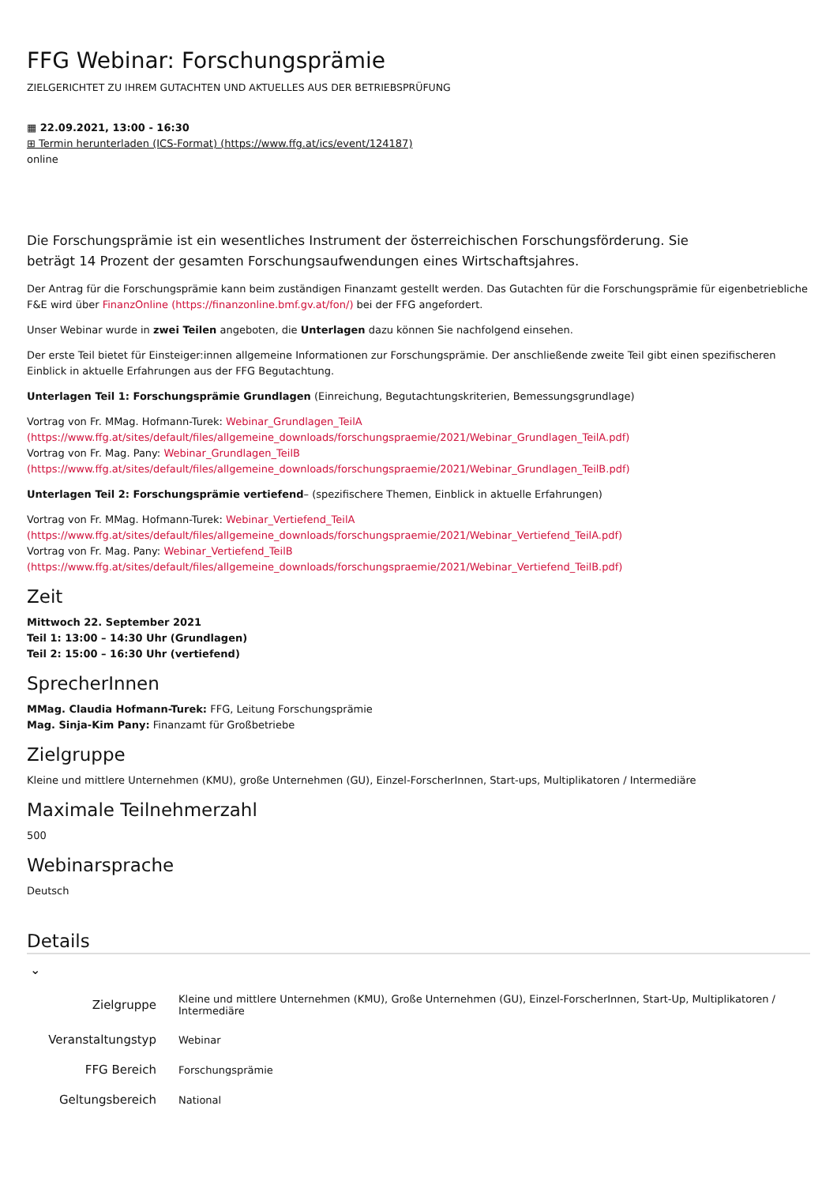FFG Webinar: Forschungsprämie
ZIELGERICHTET ZU IHREM GUTACHTEN UND AKTUELLES AUS DER BETRIEBSPRÜFUNG
▦ 22.09.2021, 13:00 - 16:30
⊞ Termin herunterladen (ICS-Format) (https://www.ffg.at/ics/event/124187)
online
Die Forschungsprämie ist ein wesentliches Instrument der österreichischen Forschungsförderung. Sie
beträgt 14 Prozent der gesamten Forschungsaufwendungen eines Wirtschaftsjahres.
Der Antrag für die Forschungsprämie kann beim zuständigen Finanzamt gestellt werden. Das Gutachten für die Forschungsprämie für eigenbetriebliche F&E wird über FinanzOnline (https://finanzonline.bmf.gv.at/fon/) bei der FFG angefordert.
Unser Webinar wurde in zwei Teilen angeboten, die Unterlagen dazu können Sie nachfolgend einsehen.
Der erste Teil bietet für Einsteiger:innen allgemeine Informationen zur Forschungsprämie. Der anschließende zweite Teil gibt einen spezifischeren Einblick in aktuelle Erfahrungen aus der FFG Begutachtung.
Unterlagen Teil 1: Forschungsprämie Grundlagen (Einreichung, Begutachtungskriterien, Bemessungsgrundlage)
Vortrag von Fr. MMag. Hofmann-Turek: Webinar_Grundlagen_TeilA (https://www.ffg.at/sites/default/files/allgemeine_downloads/forschungspraemie/2021/Webinar_Grundlagen_TeilA.pdf)
Vortrag von Fr. Mag. Pany: Webinar_Grundlagen_TeilB (https://www.ffg.at/sites/default/files/allgemeine_downloads/forschungspraemie/2021/Webinar_Grundlagen_TeilB.pdf)
Unterlagen Teil 2: Forschungsprämie vertiefend– (spezifischere Themen, Einblick in aktuelle Erfahrungen)
Vortrag von Fr. MMag. Hofmann-Turek: Webinar_Vertiefend_TeilA (https://www.ffg.at/sites/default/files/allgemeine_downloads/forschungspraemie/2021/Webinar_Vertiefend_TeilA.pdf)
Vortrag von Fr. Mag. Pany: Webinar_Vertiefend_TeilB (https://www.ffg.at/sites/default/files/allgemeine_downloads/forschungspraemie/2021/Webinar_Vertiefend_TeilB.pdf)
Zeit
Mittwoch 22. September 2021
Teil 1: 13:00 – 14:30 Uhr (Grundlagen)
Teil 2: 15:00 – 16:30 Uhr (vertiefend)
SprecherInnen
MMag. Claudia Hofmann-Turek: FFG, Leitung Forschungsprämie
Mag. Sinja-Kim Pany: Finanzamt für Großbetriebe
Zielgruppe
Kleine und mittlere Unternehmen (KMU), große Unternehmen (GU), Einzel-ForscherInnen, Start-ups, Multiplikatoren / Intermediäre
Maximale Teilnehmerzahl
500
Webinarsprache
Deutsch
Details
⌄
| Zielgruppe | Kleine und mittlere Unternehmen (KMU), Große Unternehmen (GU), Einzel-ForscherInnen, Start-Up, Multiplikatoren / Intermediäre |
| Veranstaltungstyp | Webinar |
| FFG Bereich | Forschungsprämie |
| Geltungsbereich | National |